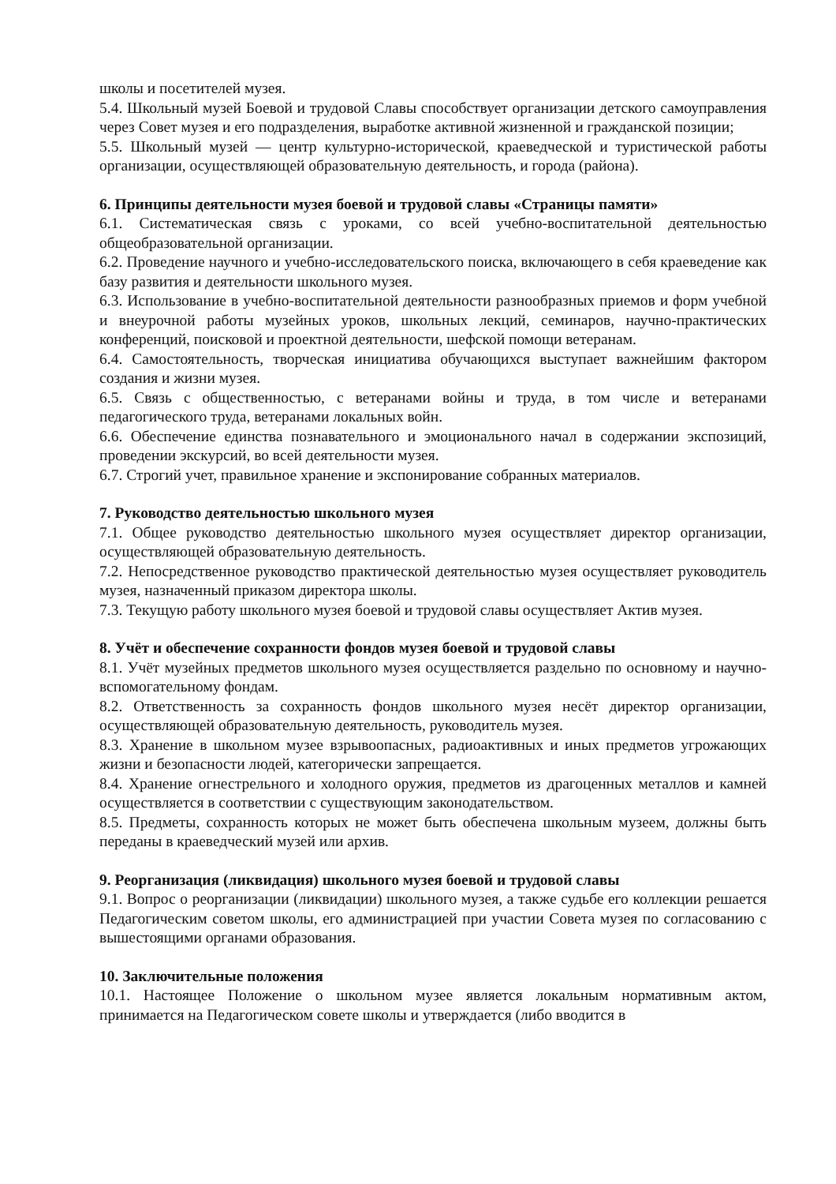школы и посетителей музея.
5.4. Школьный музей Боевой и трудовой Славы способствует организации детского самоуправления через Совет музея и его подразделения, выработке активной жизненной и гражданской позиции;
5.5. Школьный музей — центр культурно-исторической, краеведческой и туристической работы организации, осуществляющей образовательную деятельность, и города (района).
6. Принципы деятельности музея боевой и трудовой славы «Страницы памяти»
6.1. Систематическая связь с уроками, со всей учебно-воспитательной деятельностью общеобразовательной организации.
6.2. Проведение научного и учебно-исследовательского поиска, включающего в себя краеведение как базу развития и деятельности школьного музея.
6.3. Использование в учебно-воспитательной деятельности разнообразных приемов и форм учебной и внеурочной работы музейных уроков, школьных лекций, семинаров, научно-практических конференций, поисковой и проектной деятельности, шефской помощи ветеранам.
6.4. Самостоятельность, творческая инициатива обучающихся выступает важнейшим фактором создания и жизни музея.
6.5. Связь с общественностью, с ветеранами войны и труда, в том числе и ветеранами педагогического труда, ветеранами локальных войн.
6.6. Обеспечение единства познавательного и эмоционального начал в содержании экспозиций, проведении экскурсий, во всей деятельности музея.
6.7. Строгий учет, правильное хранение и экспонирование собранных материалов.
7. Руководство деятельностью школьного музея
7.1. Общее руководство деятельностью школьного музея осуществляет директор организации, осуществляющей образовательную деятельность.
7.2. Непосредственное руководство практической деятельностью музея осуществляет руководитель музея, назначенный приказом директора школы.
7.3. Текущую работу школьного музея боевой и трудовой славы осуществляет Актив музея.
8. Учёт и обеспечение сохранности фондов музея боевой и трудовой славы
8.1. Учёт музейных предметов школьного музея осуществляется раздельно по основному и научно-вспомогательному фондам.
8.2. Ответственность за сохранность фондов школьного музея несёт директор организации, осуществляющей образовательную деятельность, руководитель музея.
8.3. Хранение в школьном музее взрывоопасных, радиоактивных и иных предметов угрожающих жизни и безопасности людей, категорически запрещается.
8.4. Хранение огнестрельного и холодного оружия, предметов из драгоценных металлов и камней осуществляется в соответствии с существующим законодательством.
8.5. Предметы, сохранность которых не может быть обеспечена школьным музеем, должны быть переданы в краеведческий музей или архив.
9. Реорганизация (ликвидация) школьного музея боевой и трудовой славы
9.1. Вопрос о реорганизации (ликвидации) школьного музея, а также судьбе его коллекции решается Педагогическим советом школы, его администрацией при участии Совета музея по согласованию с вышестоящими органами образования.
10. Заключительные положения
10.1. Настоящее Положение о школьном музее является локальным нормативным актом, принимается на Педагогическом совете школы и утверждается (либо вводится в